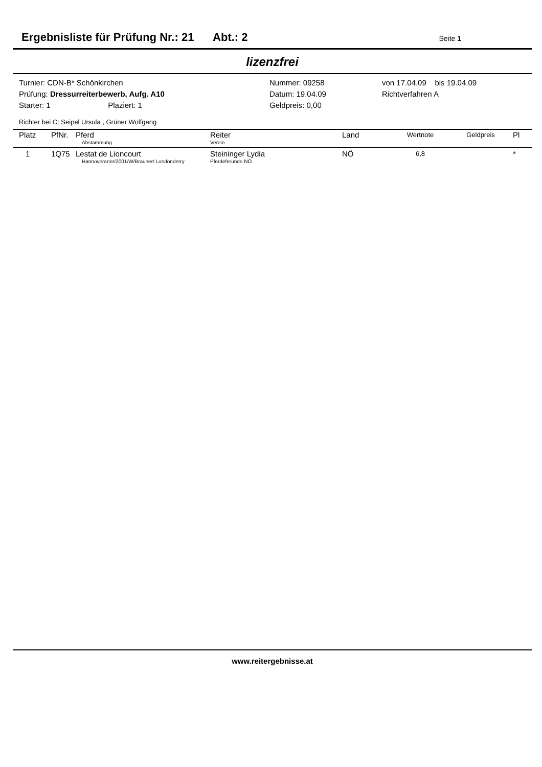Ergebnisliste für Prüfung Nr.: 21 Abt.: 2 Seite 1
lizenzfrei
Turnier: CDN-B* Schönkirchen
Prüfung: Dressurreiterbewerb, Aufg. A10
Starter: 1 Plaziert: 1
Nummer: 09258
Datum: 19.04.09
Geldpreis: 0,00
von 17.04.09 bis 19.04.09
Richtverfahren A
Richter bei C: Seipel Ursula , Grüner Wolfgang
| Platz | PfNr. | Pferd Abstammung | Reiter Verein | Land | Wertnote | Geldpreis | Pl |
| --- | --- | --- | --- | --- | --- | --- | --- |
| 1 | 1Q75 | Lestat de Lioncourt Hannoveraner/2001/W/Brauner/ Londonderry | Steininger Lydia Pferdefreunde NÖ | NÖ | 6,8 | | * |
www.reitergebnisse.at